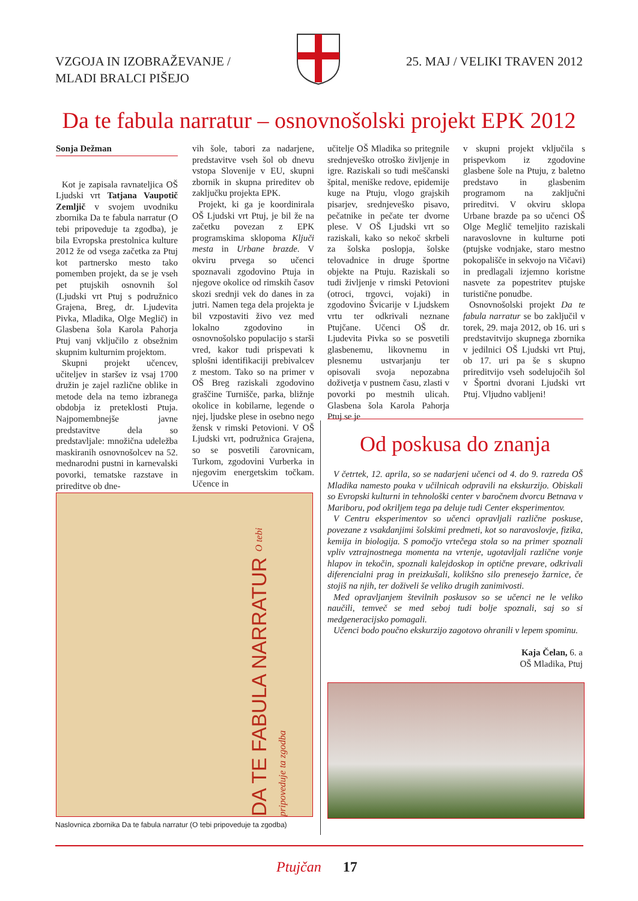VZGOJA IN IZOBRAŽEVANJE /
MLADI BRALCI PIŠEJO
25. MAJ / VELIKI TRAVEN 2012
Da te fabula narratur – osnovnošolski projekt EPK 2012
Sonja Dežman
Kot je zapisala ravnateljica OŠ Ljudski vrt Tatjana Vaupotič Zemljič v svojem uvodniku zbornika Da te fabula narratur (O tebi pripoveduje ta zgodba), je bila Evropska prestolnica kulture 2012 že od vsega začetka za Ptuj kot partnersko mesto tako pomemben projekt, da se je vseh pet ptujskih osnovnih šol (Ljudski vrt Ptuj s podružnico Grajena, Breg, dr. Ljudevita Pivka, Mladika, Olge Meglič) in Glasbena šola Karola Pahorja Ptuj vanj vključilo z obsežnim skupnim kulturnim projektom.
Skupni projekt učencev, učiteljev in staršev iz vsaj 1700 družin je zajel različne oblike in metode dela na temo izbranega obdobja iz preteklosti Ptuja. Najpomembnejše javne predstavitve dela so predstavljale: množična udeležba maskiranih osnovnošolcev na 52. mednarodni pustni in karnevalski povorki, tematske razstave in prireditve ob dne-
vih šole, tabori za nadarjene, predstavitve vseh šol ob dnevu vstopa Slovenije v EU, skupni zbornik in skupna prireditev ob zaključku projekta EPK.
Projekt, ki ga je koordinirala OŠ Ljudski vrt Ptuj, je bil že na začetku povezan z EPK programskima sklopoma Ključi mesta in Urbane brazde. V okviru prvega so učenci spoznavali zgodovino Ptuja in njegove okolice od rimskih časov skozi srednji vek do danes in za jutri. Namen tega dela projekta je bil vzpostaviti živo vez med lokalno zgodovino in osnovnošolsko populacijo s starši vred, kakor tudi prispevati k splošni identifikaciji prebivalcev z mestom. Tako so na primer v OŠ Breg raziskali zgodovino graščine Turnišče, parka, bližnje okolice in kobilarne, legende o njej, ljudske plese in osebno nego žensk v rimski Petovioni. V OŠ Ljudski vrt, podružnica Grajena, so se posvetili čarovnicam, Turkom, zgodovini Vurberka in njegovim energetskim točkam. Učence in
učitelje OŠ Mladika so pritegnile srednjeveško otroško življenje in igre. Raziskali so tudi meščanski špital, meniške redove, epidemije kuge na Ptuju, vlogo grajskih pisarjev, srednjeveško pisavo, pečatnike in pečate ter dvorne plese. V OŠ Ljudski vrt so raziskali, kako so nekoč skrbeli za šolska poslopja, šolske telovadnice in druge športne objekte na Ptuju. Raziskali so tudi življenje v rimski Petovioni (otroci, trgovci, vojaki) in zgodovino Švicarije v Ljudskem vrtu ter odkrivali neznane Ptujčane. Učenci OŠ dr. Ljudevita Pivka so se posvetili glasbenemu, likovnemu in plesnemu ustvarjanju ter opisovali svoja nepozabna doživetja v pustnem času, zlasti v povorki po mestnih ulicah. Glasbena šola Karola Pahorja Ptuj se je
v skupni projekt vključila s prispevkom iz zgodovine glasbene šole na Ptuju, z baletno predstavo in glasbenim programom na zaključni prireditvi. V okviru sklopa Urbane brazde pa so učenci OŠ Olge Meglič temeljito raziskali naravoslovne in kulturne poti (ptujske vodnjake, staro mestno pokopališče in sekvojo na Vičavi) in predlagali izjemno koristne nasvete za popestritev ptujske turistične ponudbe.
Osnovnošolski projekt Da te fabula narratur se bo zaključil v torek, 29. maja 2012, ob 16. uri s predstavitvijo skupnega zbornika v jedilnici OŠ Ljudski vrt Ptuj, ob 17. uri pa še s skupno prireditvijo vseh sodelujočih šol v Športni dvorani Ljudski vrt Ptuj. Vljudno vabljeni!
Od poskusa do znanja
V četrtek, 12. aprila, so se nadarjeni učenci od 4. do 9. razreda OŠ Mladika namesto pouka v učilnicah odpravili na ekskurzijo. Obiskali so Evropski kulturni in tehnološki center v baročnem dvorcu Betnava v Mariboru, pod okriljem tega pa deluje tudi Center eksperimentov.
V Centru eksperimentov so učenci opravljali različne poskuse, povezane z vsakdanjimi šolskimi predmeti, kot so naravoslovje, fizika, kemija in biologija. S pomočjo vrtečega stola so na primer spoznali vpliv vztrajnostnega momenta na vrtenje, ugotavljali različne vonje hlapov in tekočin, spoznali kalejdoskop in optične prevare, odkrivali diferencialni prag in preizkušali, kolikšno silo prenesejo žarnice, če stojiš na njih, ter doživeli še veliko drugih zanimivosti.
Med opravljanjem številnih poskusov so se učenci ne le veliko naučili, temveč se med seboj tudi bolje spoznali, saj so si medgeneracijsko pomagali.
Učenci bodo poučno ekskurzijo zagotovo ohranili v lepem spominu.
Kaja Čelan, 6. a
OŠ Mladika, Ptuj
DA TE FABULA NARRATUR O tebi pripoveduje ta zgodba
Naslovnica zbornika Da te fabula narratur (O tebi pripoveduje ta zgodba)
Ptujčan 17